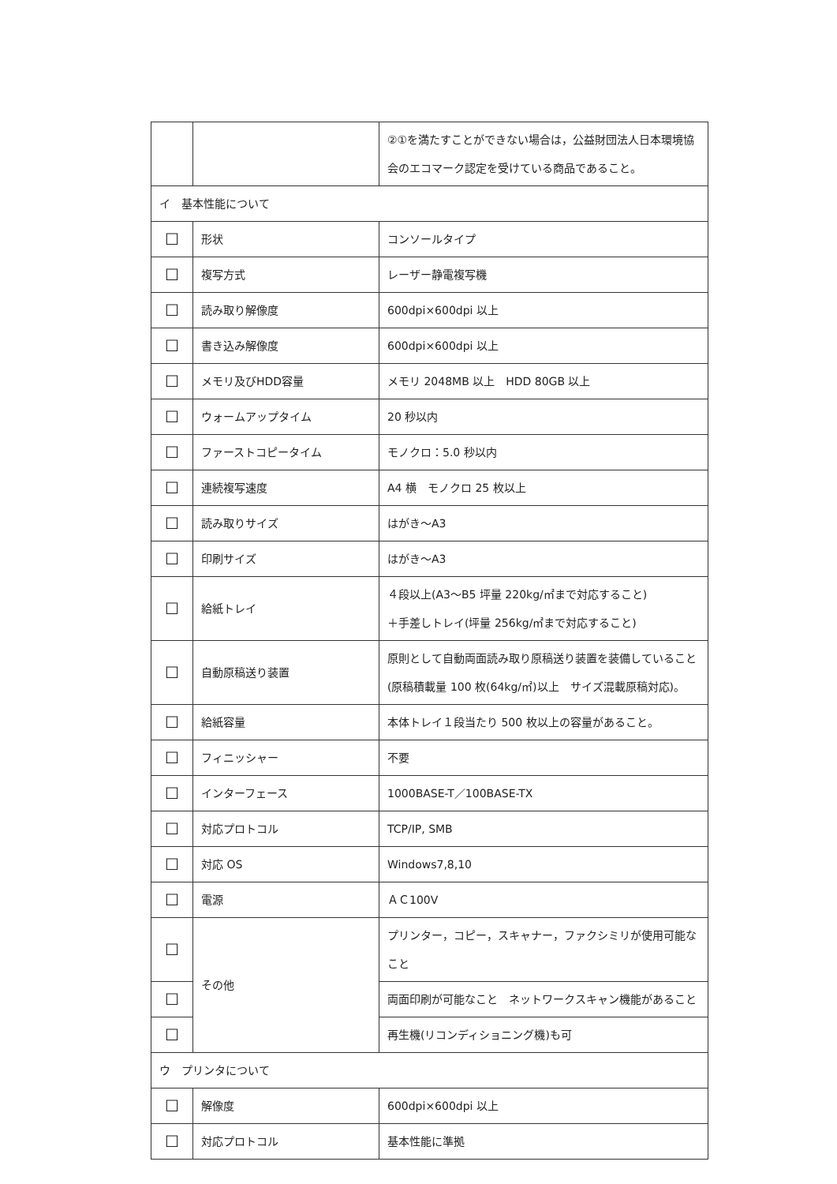| | | ②①を満たすことができない場合は，公益財団法人日本環境協会のエコマーク認定を受けている商品であること。 |
| イ 基本性能について | | |
| ☐ | 形状 | コンソールタイプ |
| ☐ | 複写方式 | レーザー静電複写機 |
| ☐ | 読み取り解像度 | 600dpi×600dpi 以上 |
| ☐ | 書き込み解像度 | 600dpi×600dpi 以上 |
| ☐ | メモリ及びHDD容量 | メモリ 2048MB 以上 HDD 80GB 以上 |
| ☐ | ウォームアップタイム | 20 秒以内 |
| ☐ | ファーストコピータイム | モノクロ：5.0 秒以内 |
| ☐ | 連続複写速度 | A4 横 モノクロ 25 枚以上 |
| ☐ | 読み取りサイズ | はがき～A3 |
| ☐ | 印刷サイズ | はがき～A3 |
| ☐ | 給紙トレイ | ４段以上(A3～B5 坪量 220kg/㎡まで対応すること) ＋手差しトレイ(坪量 256kg/㎡まで対応すること) |
| ☐ | 自動原稿送り装置 | 原則として自動両面読み取り原稿送り装置を装備していること(原稿積載量 100 枚(64kg/㎡)以上 サイズ混載原稿対応)。 |
| ☐ | 給紙容量 | 本体トレイ１段当たり 500 枚以上の容量があること。 |
| ☐ | フィニッシャー | 不要 |
| ☐ | インターフェース | 1000BASE-T／100BASE-TX |
| ☐ | 対応プロトコル | TCP/IP, SMB |
| ☐ | 対応 OS | Windows7,8,10 |
| ☐ | 電源 | ＡＣ100V |
| ☐ | その他 | プリンター，コピー，スキャナー，ファクシミリが使用可能なこと |
| ☐ | | 両面印刷が可能なこと ネットワークスキャン機能があること |
| ☐ | | 再生機(リコンディショニング機)も可 |
| ウ プリンタについて | | |
| ☐ | 解像度 | 600dpi×600dpi 以上 |
| ☐ | 対応プロトコル | 基本性能に準拠 |